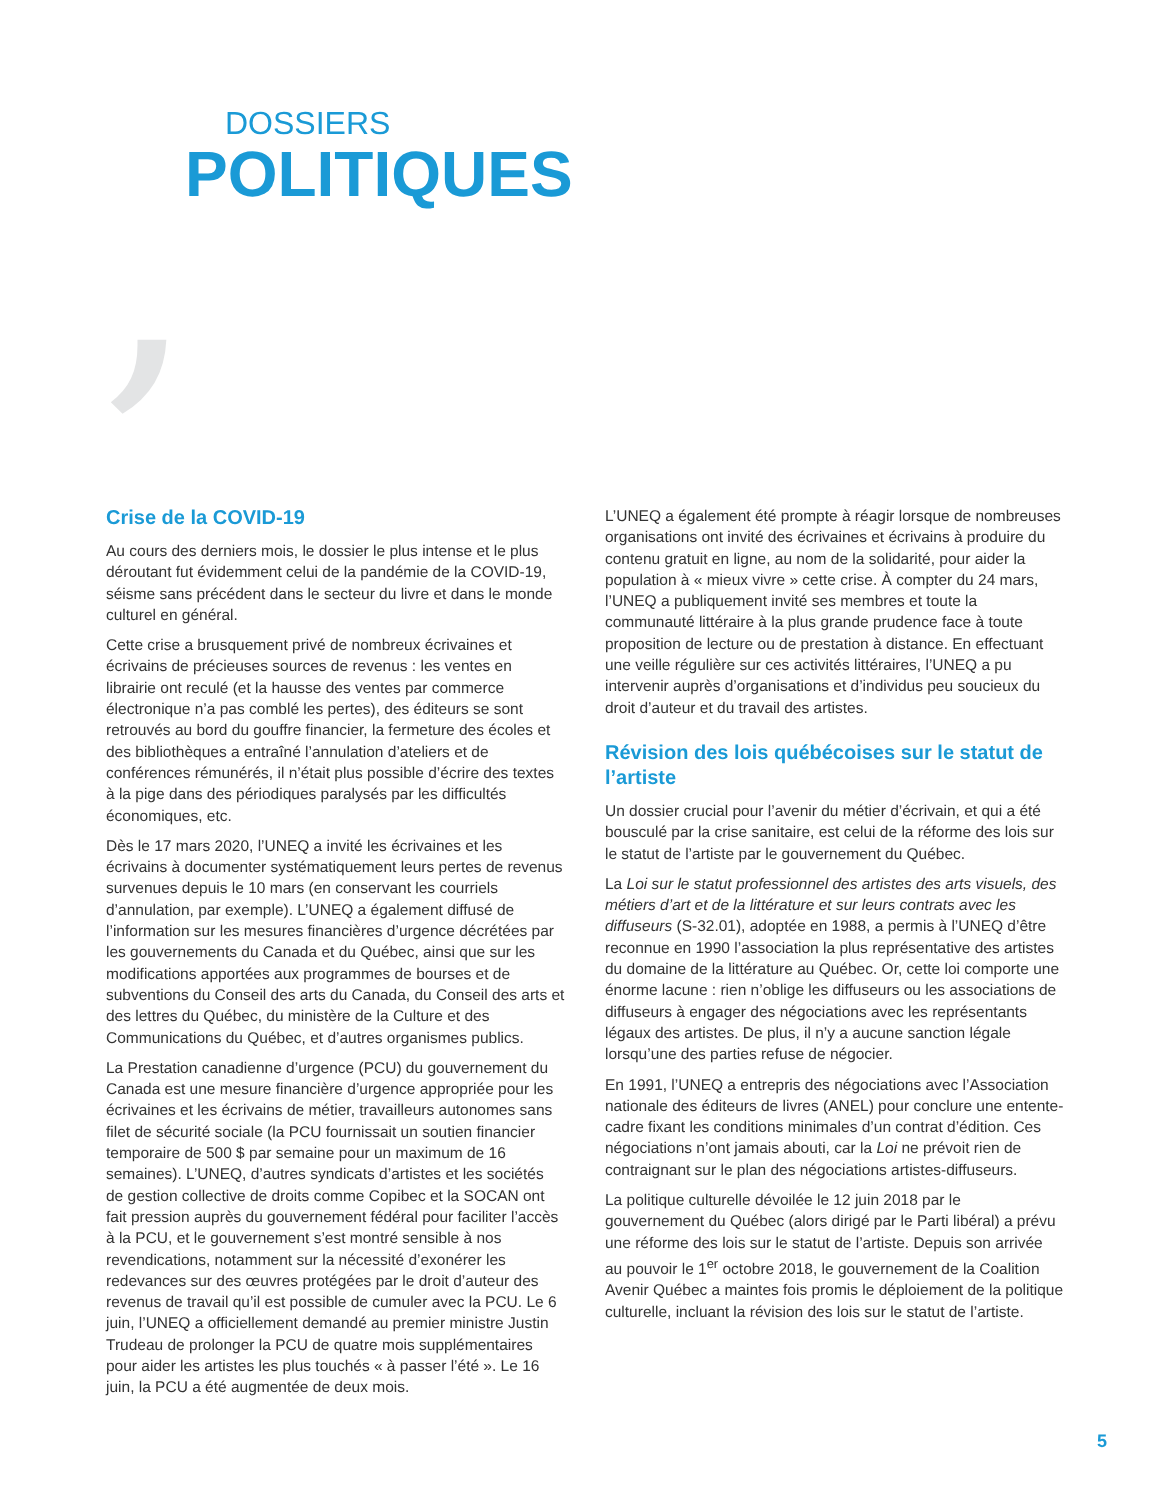,
DOSSIERS
POLITIQUES
Crise de la COVID-19
Au cours des derniers mois, le dossier le plus intense et le plus déroutant fut évidemment celui de la pandémie de la COVID-19, séisme sans précédent dans le secteur du livre et dans le monde culturel en général.
Cette crise a brusquement privé de nombreux écrivaines et écrivains de précieuses sources de revenus : les ventes en librairie ont reculé (et la hausse des ventes par commerce électronique n’a pas comblé les pertes), des éditeurs se sont retrouvés au bord du gouffre financier, la fermeture des écoles et des bibliothèques a entraîné l’annulation d’ateliers et de conférences rémunérés, il n’était plus possible d’écrire des textes à la pige dans des périodiques paralysés par les difficultés économiques, etc.
Dès le 17 mars 2020, l’UNEQ a invité les écrivaines et les écrivains à documenter systématiquement leurs pertes de revenus survenues depuis le 10 mars (en conservant les courriels d’annulation, par exemple). L’UNEQ a également diffusé de l’information sur les mesures financières d’urgence décrétées par les gouvernements du Canada et du Québec, ainsi que sur les modifications apportées aux programmes de bourses et de subventions du Conseil des arts du Canada, du Conseil des arts et des lettres du Québec, du ministère de la Culture et des Communications du Québec, et d’autres organismes publics.
La Prestation canadienne d’urgence (PCU) du gouvernement du Canada est une mesure financière d’urgence appropriée pour les écrivaines et les écrivains de métier, travailleurs autonomes sans filet de sécurité sociale (la PCU fournissait un soutien financier temporaire de 500 $ par semaine pour un maximum de 16 semaines). L’UNEQ, d’autres syndicats d’artistes et les sociétés de gestion collective de droits comme Copibec et la SOCAN ont fait pression auprès du gouvernement fédéral pour faciliter l’accès à la PCU, et le gouvernement s’est montré sensible à nos revendications, notamment sur la nécessité d’exonérer les redevances sur des œuvres protégées par le droit d’auteur des revenus de travail qu’il est possible de cumuler avec la PCU. Le 6 juin, l’UNEQ a officiellement demandé au premier ministre Justin Trudeau de prolonger la PCU de quatre mois supplémentaires pour aider les artistes les plus touchés « à passer l’été ». Le 16 juin, la PCU a été augmentée de deux mois.
L’UNEQ a également été prompte à réagir lorsque de nombreuses organisations ont invité des écrivaines et écrivains à produire du contenu gratuit en ligne, au nom de la solidarité, pour aider la population à « mieux vivre » cette crise. À compter du 24 mars, l’UNEQ a publiquement invité ses membres et toute la communauté littéraire à la plus grande prudence face à toute proposition de lecture ou de prestation à distance. En effectuant une veille régulière sur ces activités littéraires, l’UNEQ a pu intervenir auprès d’organisations et d’individus peu soucieux du droit d’auteur et du travail des artistes.
Révision des lois québécoises sur le statut de l’artiste
Un dossier crucial pour l’avenir du métier d’écrivain, et qui a été bousculé par la crise sanitaire, est celui de la réforme des lois sur le statut de l’artiste par le gouvernement du Québec.
La Loi sur le statut professionnel des artistes des arts visuels, des métiers d’art et de la littérature et sur leurs contrats avec les diffuseurs (S-32.01), adoptée en 1988, a permis à l’UNEQ d’être reconnue en 1990 l’association la plus représentative des artistes du domaine de la littérature au Québec. Or, cette loi comporte une énorme lacune : rien n’oblige les diffuseurs ou les associations de diffuseurs à engager des négociations avec les représentants légaux des artistes. De plus, il n’y a aucune sanction légale lorsqu’une des parties refuse de négocier.
En 1991, l’UNEQ a entrepris des négociations avec l’Association nationale des éditeurs de livres (ANEL) pour conclure une entente-cadre fixant les conditions minimales d’un contrat d’édition. Ces négociations n’ont jamais abouti, car la Loi ne prévoit rien de contraignant sur le plan des négociations artistes-diffuseurs.
La politique culturelle dévoilée le 12 juin 2018 par le gouvernement du Québec (alors dirigé par le Parti libéral) a prévu une réforme des lois sur le statut de l’artiste. Depuis son arrivée au pouvoir le 1<sup>er</sup> octobre 2018, le gouvernement de la Coalition Avenir Québec a maintes fois promis le déploiement de la politique culturelle, incluant la révision des lois sur le statut de l’artiste.
5